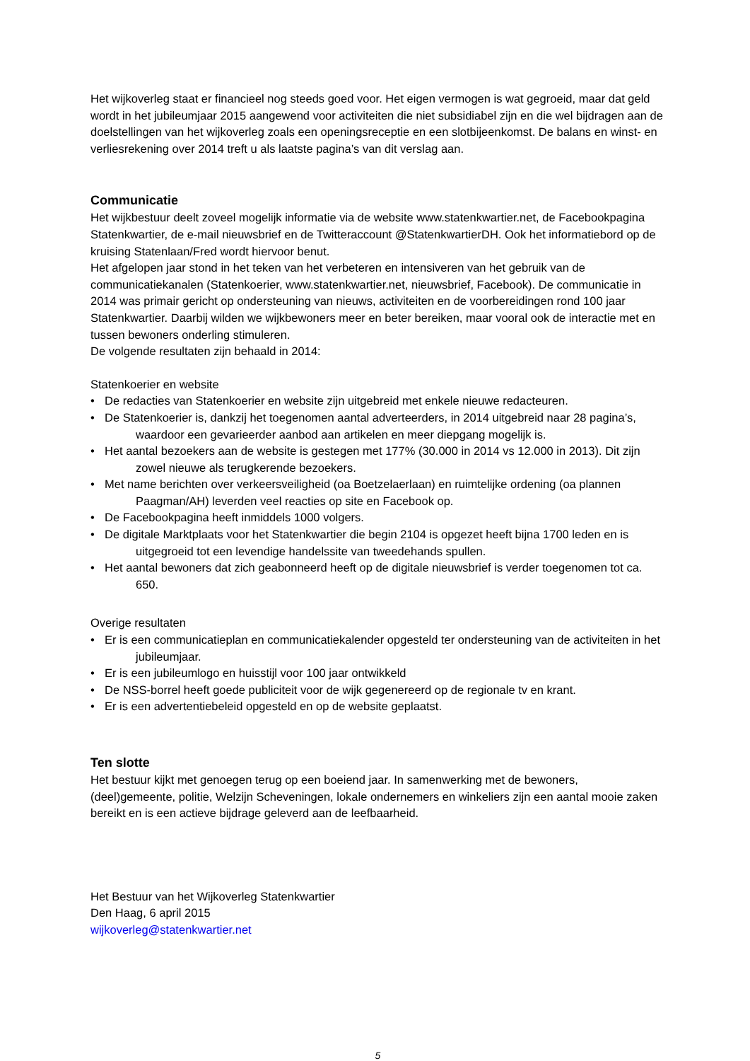Het wijkoverleg staat er financieel nog steeds goed voor. Het eigen vermogen is wat gegroeid, maar dat geld wordt in het jubileumjaar 2015 aangewend voor activiteiten die niet subsidiabel zijn en die wel bijdragen aan de doelstellingen van het wijkoverleg zoals een openingsreceptie en een slotbijeenkomst. De balans en winst- en verliesrekening over 2014 treft u als laatste pagina’s van dit verslag aan.
Communicatie
Het wijkbestuur deelt zoveel mogelijk informatie via de website www.statenkwartier.net, de Facebookpagina Statenkwartier, de e-mail nieuwsbrief en de Twitteraccount @StatenkwartierDH. Ook het informatiebord op de kruising Statenlaan/Fred wordt hiervoor benut.
Het afgelopen jaar stond in het teken van het verbeteren en intensiveren van het gebruik van de communicatiekanalen (Statenkoerier, www.statenkwartier.net, nieuwsbrief, Facebook). De communicatie in 2014 was primair gericht op ondersteuning van nieuws, activiteiten en de voorbereidingen rond 100 jaar Statenkwartier. Daarbij wilden we wijkbewoners meer en beter bereiken, maar vooral ook de interactie met en tussen bewoners onderling stimuleren.
De volgende resultaten zijn behaald in 2014:
Statenkoerier en website
• De redacties van Statenkoerier en website zijn uitgebreid met enkele nieuwe redacteuren.
• De Statenkoerier is, dankzij het toegenomen aantal adverteerders, in 2014 uitgebreid naar 28 pagina’s, waardoor een gevarieerder aanbod aan artikelen en meer diepgang mogelijk is.
• Het aantal bezoekers aan de website is gestegen met 177% (30.000 in 2014 vs 12.000 in 2013). Dit zijn zowel nieuwe als terugkerende bezoekers.
• Met name berichten over verkeersveiligheid (oa Boetzelaerlaan) en ruimtelijke ordening (oa plannen Paagman/AH) leverden veel reacties op site en Facebook op.
• De Facebookpagina heeft inmiddels 1000 volgers.
• De digitale Marktplaats voor het Statenkwartier die begin 2104 is opgezet heeft bijna 1700 leden en is uitgegroeid tot een levendige handelssite van tweedehands spullen.
• Het aantal bewoners dat zich geabonneerd heeft op de digitale nieuwsbrief is verder toegenomen tot ca. 650.
Overige resultaten
• Er is een communicatieplan en communicatiekalender opgesteld ter ondersteuning van de activiteiten in het jubileumjaar.
• Er is een jubileumlogo en huisstijl voor 100 jaar ontwikkeld
• De NSS-borrel heeft goede publiciteit voor de wijk gegenereerd op de regionale tv en krant.
• Er is een advertentiebeleid opgesteld en op de website geplaatst.
Ten slotte
Het bestuur kijkt met genoegen terug op een boeiend jaar. In samenwerking met de bewoners, (deel)gemeente, politie, Welzijn Scheveningen, lokale ondernemers en winkeliers zijn een aantal mooie zaken bereikt en is een actieve bijdrage geleverd aan de leefbaarheid.
Het Bestuur van het Wijkoverleg Statenkwartier
Den Haag, 6 april 2015
wijkoverleg@statenkwartier.net
5